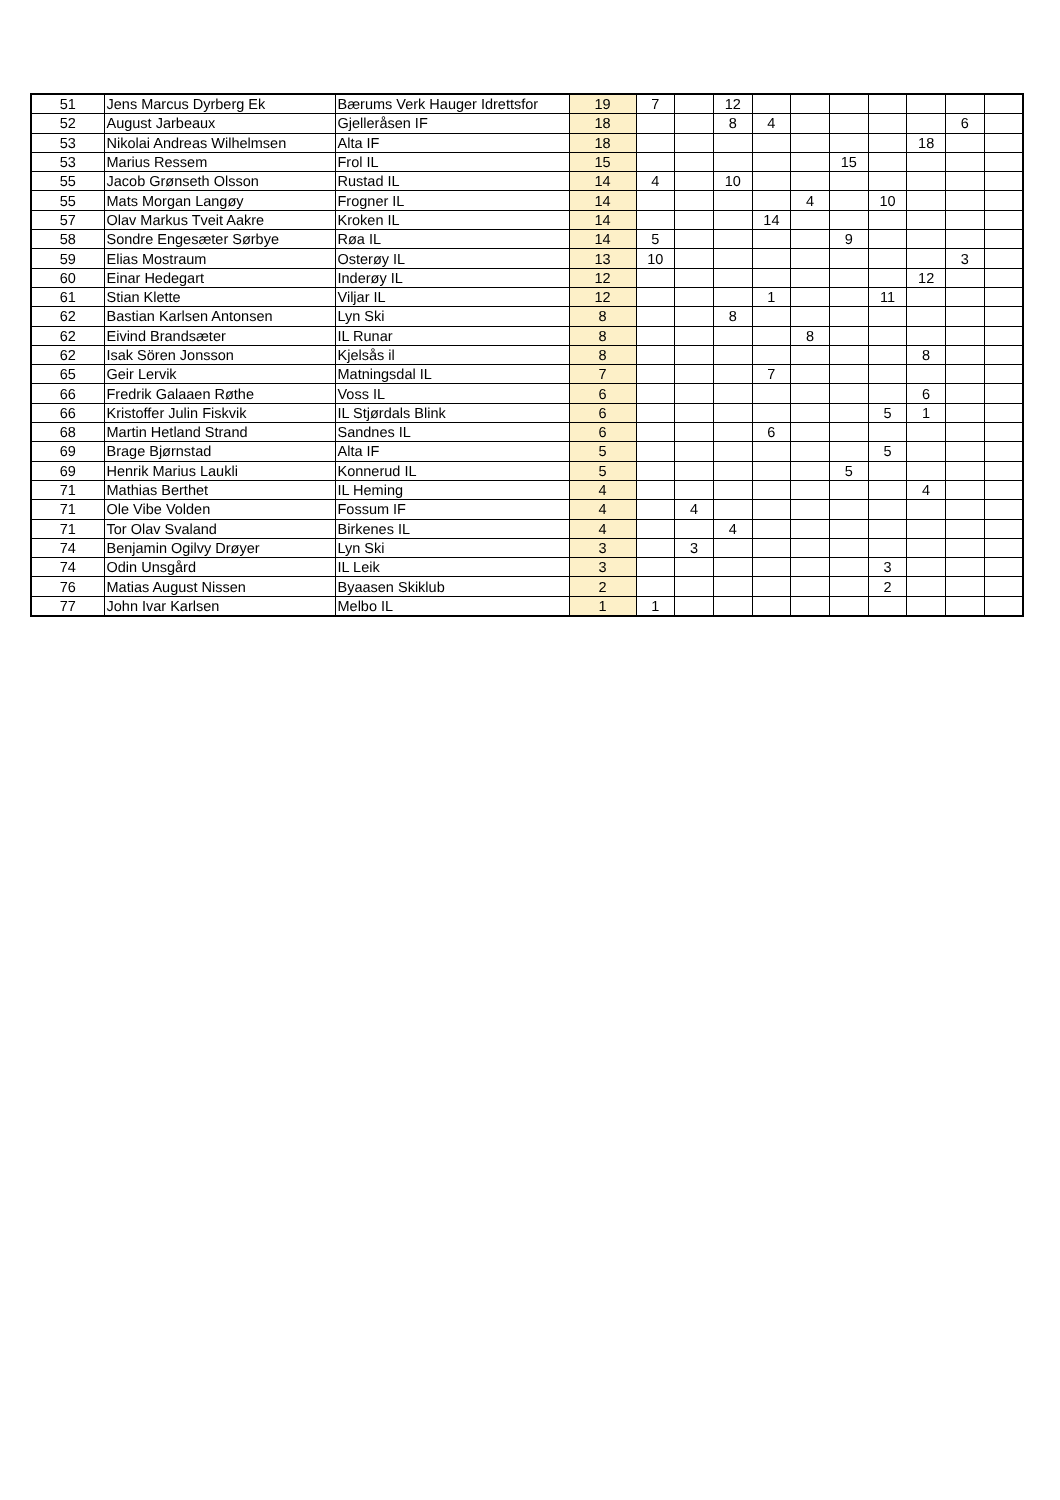| 51 | Jens Marcus Dyrberg Ek | Bærums Verk Hauger Idrettsfor | 19 | 7 | | 12 | | | | | | | |
| 52 | August Jarbeaux | Gjelleråsen IF | 18 | | | 8 | 4 | | | | | 6 | |
| 53 | Nikolai Andreas Wilhelmsen | Alta IF | 18 | | | | | | | | 18 | | |
| 53 | Marius Ressem | Frol IL | 15 | | | | | | 15 | | | | |
| 55 | Jacob Grønseth Olsson | Rustad IL | 14 | 4 | | 10 | | | | | | | |
| 55 | Mats Morgan Langøy | Frogner IL | 14 | | | | | 4 | | 10 | | | |
| 57 | Olav Markus Tveit Aakre | Kroken IL | 14 | | | | 14 | | | | | | |
| 58 | Sondre Engesæter Sørbye | Røa IL | 14 | 5 | | | | | 9 | | | | |
| 59 | Elias Mostraum | Osterøy IL | 13 | 10 | | | | | | | | 3 | |
| 60 | Einar Hedegart | Inderøy IL | 12 | | | | | | | | 12 | | |
| 61 | Stian Klette | Viljar IL | 12 | | | | 1 | | | 11 | | | |
| 62 | Bastian Karlsen Antonsen | Lyn Ski | 8 | | | 8 | | | | | | | |
| 62 | Eivind Brandsæter | IL Runar | 8 | | | | | 8 | | | | | |
| 62 | Isak Sören Jonsson | Kjelsås il | 8 | | | | | | | | 8 | | |
| 65 | Geir Lervik | Matningsdal IL | 7 | | | | 7 | | | | | | |
| 66 | Fredrik Galaaen Røthe | Voss IL | 6 | | | | | | | | 6 | | |
| 66 | Kristoffer Julin Fiskvik | IL Stjørdals Blink | 6 | | | | | | | 5 | 1 | | |
| 68 | Martin Hetland Strand | Sandnes IL | 6 | | | | 6 | | | | | | |
| 69 | Brage Bjørnstad | Alta IF | 5 | | | | | | | 5 | | | |
| 69 | Henrik Marius Laukli | Konnerud IL | 5 | | | | | | 5 | | | | |
| 71 | Mathias Berthet | IL Heming | 4 | | | | | | | | 4 | | |
| 71 | Ole Vibe Volden | Fossum IF | 4 | | 4 | | | | | | | | |
| 71 | Tor Olav Svaland | Birkenes IL | 4 | | | 4 | | | | | | | |
| 74 | Benjamin Ogilvy Drøyer | Lyn Ski | 3 | | 3 | | | | | | | | |
| 74 | Odin Unsgård | IL Leik | 3 | | | | | | | 3 | | | |
| 76 | Matias August Nissen | Byaasen Skiklub | 2 | | | | | | | 2 | | | |
| 77 | John Ivar Karlsen | Melbo IL | 1 | 1 | | | | | | | | | |